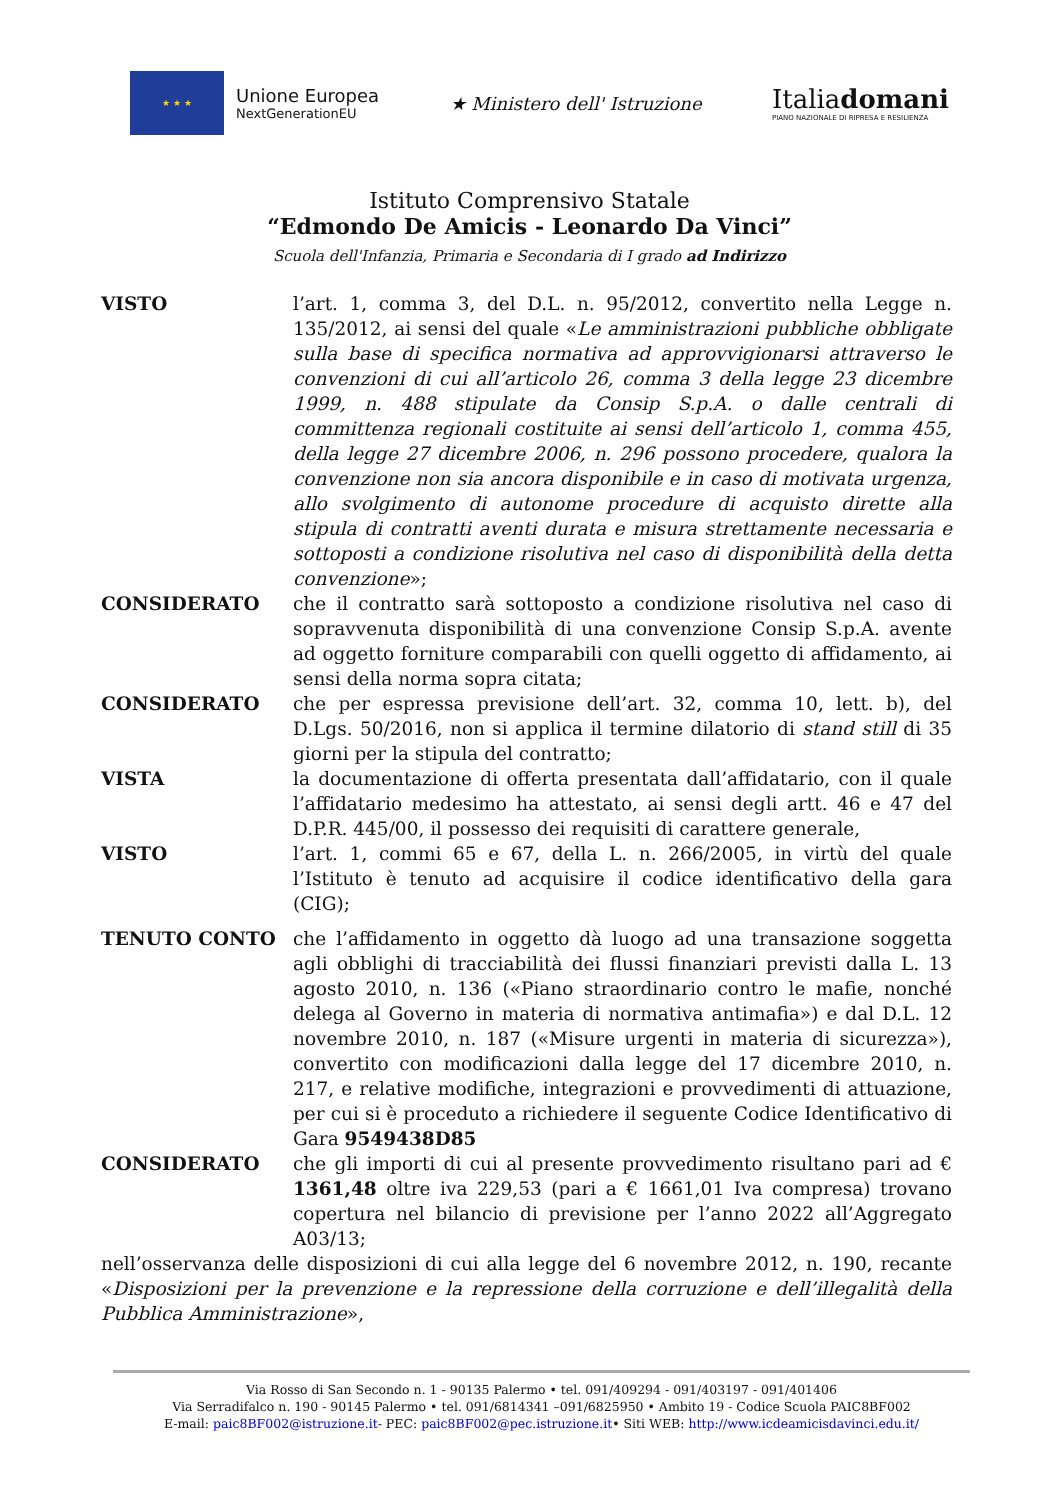★ ★ ★
Unione Europea
NextGenerationEU
★ Ministero dell' Istruzione
Italiadomani
PIANO NAZIONALE DI RIPRESA E RESILIENZA
Istituto Comprensivo Statale
“Edmondo De Amicis - Leonardo Da Vinci”
Scuola dell'Infanzia, Primaria e Secondaria di I grado ad Indirizzo
VISTO l’art. 1, comma 3, del D.L. n. 95/2012, convertito nella Legge n. 135/2012, ai sensi del quale «Le amministrazioni pubbliche obbligate sulla base di specifica normativa ad approvvigionarsi attraverso le convenzioni di cui all’articolo 26, comma 3 della legge 23 dicembre 1999, n. 488 stipulate da Consip S.p.A. o dalle centrali di committenza regionali costituite ai sensi dell’articolo 1, comma 455, della legge 27 dicembre 2006, n. 296 possono procedere, qualora la convenzione non sia ancora disponibile e in caso di motivata urgenza, allo svolgimento di autonome procedure di acquisto dirette alla stipula di contratti aventi durata e misura strettamente necessaria e sottoposti a condizione risolutiva nel caso di disponibilità della detta convenzione»;
CONSIDERATO che il contratto sarà sottoposto a condizione risolutiva nel caso di sopravvenuta disponibilità di una convenzione Consip S.p.A. avente ad oggetto forniture comparabili con quelli oggetto di affidamento, ai sensi della norma sopra citata;
CONSIDERATO che per espressa previsione dell’art. 32, comma 10, lett. b), del D.Lgs. 50/2016, non si applica il termine dilatorio di stand still di 35 giorni per la stipula del contratto;
VISTA la documentazione di offerta presentata dall’affidatario, con il quale l’affidatario medesimo ha attestato, ai sensi degli artt. 46 e 47 del D.P.R. 445/00, il possesso dei requisiti di carattere generale,
VISTO l’art. 1, commi 65 e 67, della L. n. 266/2005, in virtù del quale l’Istituto è tenuto ad acquisire il codice identificativo della gara (CIG);
TENUTO CONTO che l’affidamento in oggetto dà luogo ad una transazione soggetta agli obblighi di tracciabilità dei flussi finanziari previsti dalla L. 13 agosto 2010, n. 136 («Piano straordinario contro le mafie, nonché delega al Governo in materia di normativa antimafia») e dal D.L. 12 novembre 2010, n. 187 («Misure urgenti in materia di sicurezza»), convertito con modificazioni dalla legge del 17 dicembre 2010, n. 217, e relative modifiche, integrazioni e provvedimenti di attuazione, per cui si è proceduto a richiedere il seguente Codice Identificativo di Gara 9549438D85
CONSIDERATO che gli importi di cui al presente provvedimento risultano pari ad € 1361,48 oltre iva 229,53 (pari a € 1661,01 Iva compresa) trovano copertura nel bilancio di previsione per l’anno 2022 all’Aggregato A03/13;
nell’osservanza delle disposizioni di cui alla legge del 6 novembre 2012, n. 190, recante «Disposizioni per la prevenzione e la repressione della corruzione e dell’illegalità della Pubblica Amministrazione»,
Via Rosso di San Secondo n. 1 - 90135 Palermo • tel. 091/409294 - 091/403197 - 091/401406
Via Serradifalco n. 190 - 90145 Palermo • tel. 091/6814341 –091/6825950 • Ambito 19 - Codice Scuola PAIC8BF002
E-mail: paic8BF002@istruzione.it- PEC: paic8BF002@pec.istruzione.it• Siti WEB: http://www.icdeamicisdavinci.edu.it/